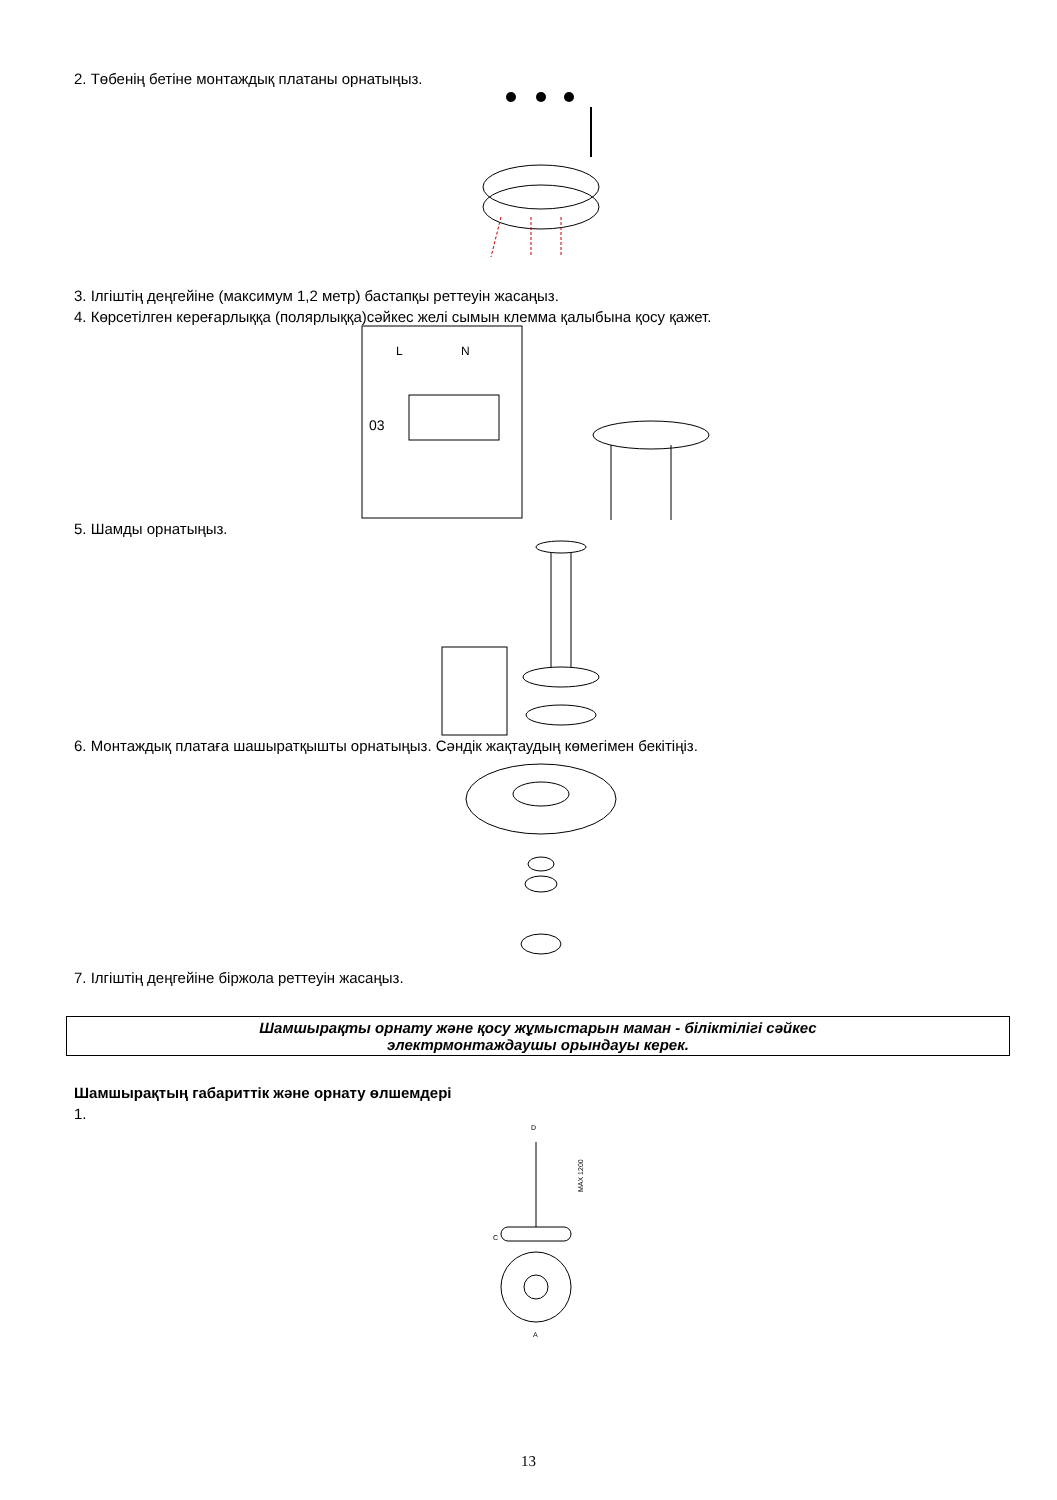2. Төбенің бетіне монтаждық платаны орнатыңыз.
3. Ілгіштің деңгейіне (максимум 1,2 метр) бастапқы реттеуін жасаңыз.
4. Көрсетілген кереғарлыққа (полярлыққа)сәйкес желі сымын клемма қалыбына қосу қажет.
L
N
03
5. Шамды орнатыңыз.
6. Монтаждық платаға шашыратқышты орнатыңыз. Сәндік жақтаудың көмегімен бекітіңіз.
7. Ілгіштің деңгейіне біржола реттеуін жасаңыз.
Шамшырақты орнату және қосу жұмыстарын маман - біліктілігі сәйкес
электрмонтаждаушы орындауы керек.
Шамшырақтың габариттік және орнату өлшемдері
1.
D
MAX 1200
C
A
13